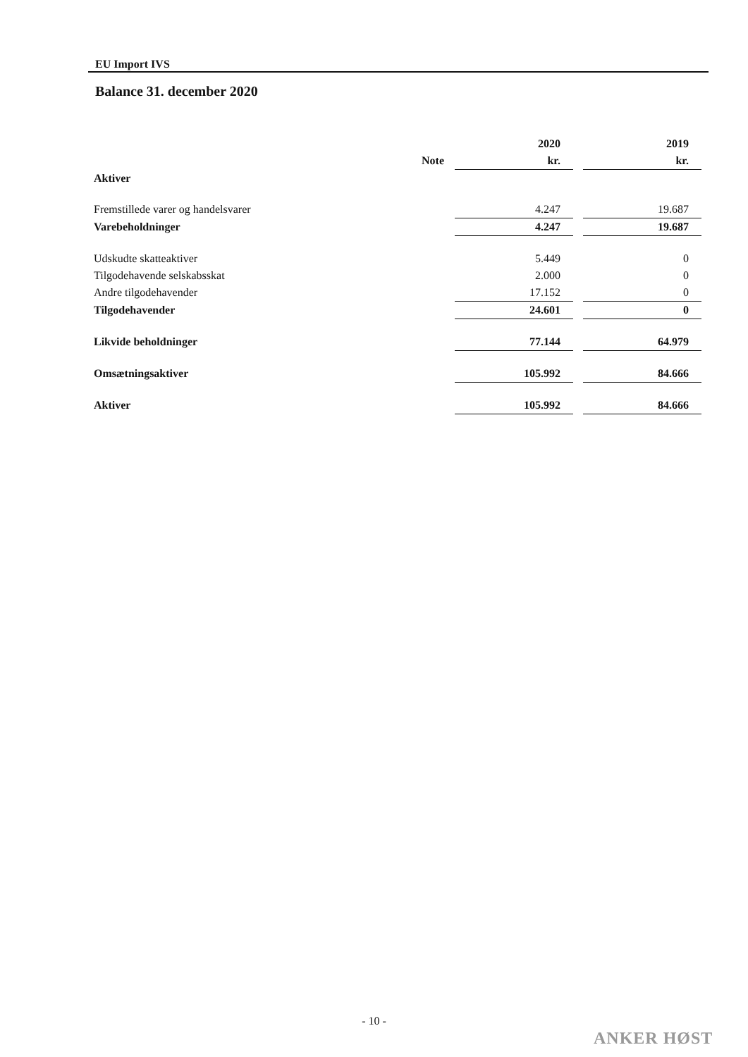EU Import IVS
Balance 31. december 2020
| | | 2020 | | 2019 |
| | Note | kr. | | kr. |
| Aktiver | | | | |
| Fremstillede varer og handelsvarer | | 4.247 | | 19.687 |
| Varebeholdninger | | 4.247 | | 19.687 |
| Udskudte skatteaktiver | | 5.449 | | 0 |
| Tilgodehavende selskabsskat | | 2.000 | | 0 |
| Andre tilgodehavender | | 17.152 | | 0 |
| Tilgodehavender | | 24.601 | | 0 |
| Likvide beholdninger | | 77.144 | | 64.979 |
| Omsætningsaktiver | | 105.992 | | 84.666 |
| Aktiver | | 105.992 | | 84.666 |
- 10 -
ANKER HØST